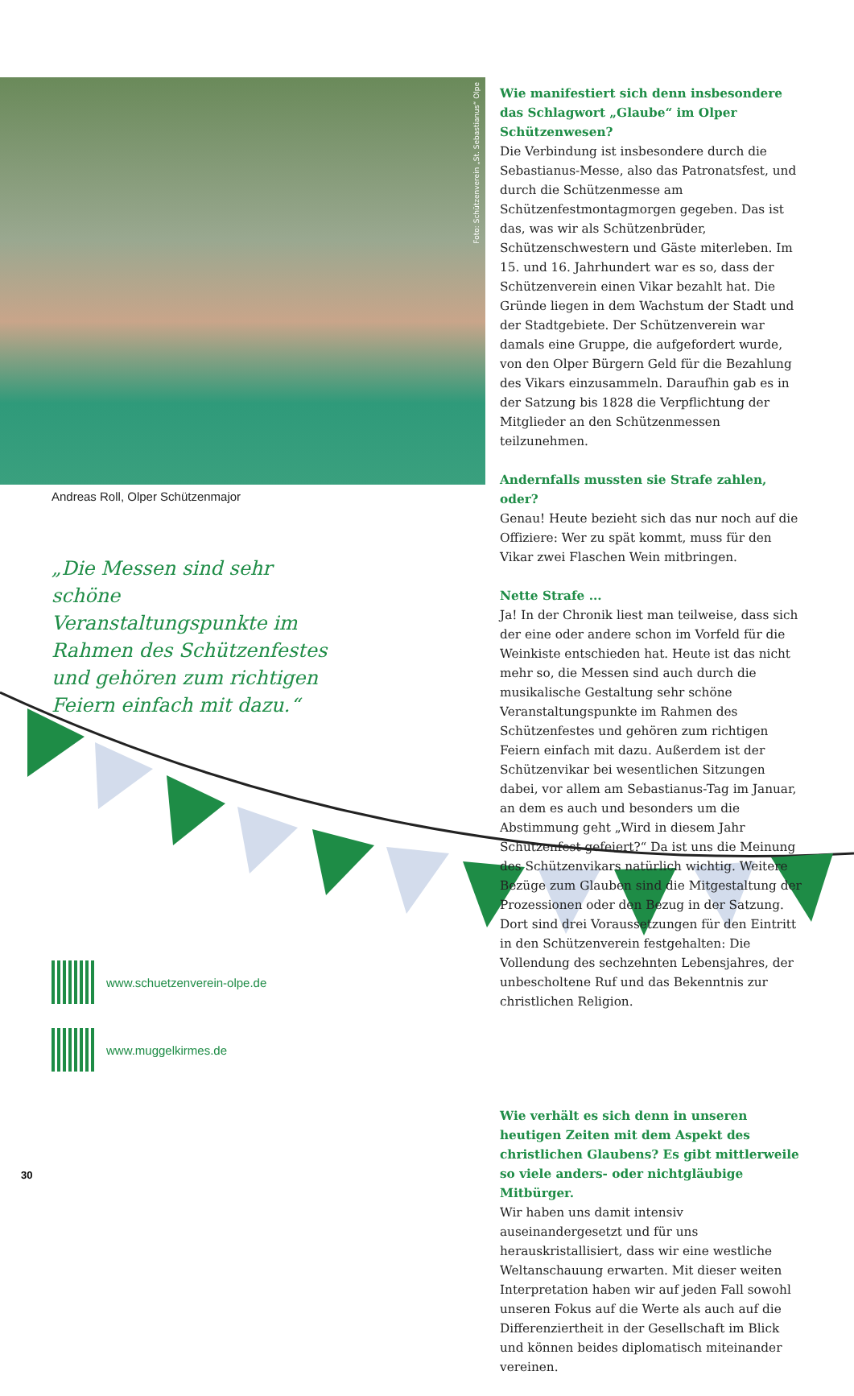Foto: Schützenverein „St. Sebastianus“ Olpe
Andreas Roll, Olper Schützenmajor
„Die Messen sind sehr schöne Veranstaltungspunkte im Rahmen des Schützenfestes und gehören zum richtigen Feiern einfach mit dazu.“
www.schuetzenverein-olpe.de
www.muggelkirmes.de
Wie manifestiert sich denn insbesondere das Schlagwort „Glaube“ im Olper Schützenwesen?
Die Verbindung ist insbesondere durch die Sebastianus-Messe, also das Patronatsfest, und durch die Schützenmesse am Schützenfestmontagmorgen gegeben. Das ist das, was wir als Schützenbrüder, Schützenschwestern und Gäste miterleben. Im 15. und 16. Jahrhundert war es so, dass der Schützenverein einen Vikar bezahlt hat. Die Gründe liegen in dem Wachstum der Stadt und der Stadtgebiete. Der Schützenverein war damals eine Gruppe, die aufgefordert wurde, von den Olper Bürgern Geld für die Bezahlung des Vikars einzusammeln. Daraufhin gab es in der Satzung bis 1828 die Verpflichtung der Mitglieder an den Schützenmessen teilzunehmen.
Andernfalls mussten sie Strafe zahlen, oder?
Genau! Heute bezieht sich das nur noch auf die Offiziere: Wer zu spät kommt, muss für den Vikar zwei Flaschen Wein mitbringen.
Nette Strafe ...
Ja! In der Chronik liest man teilweise, dass sich der eine oder andere schon im Vorfeld für die Weinkiste entschieden hat. Heute ist das nicht mehr so, die Messen sind auch durch die musikalische Gestaltung sehr schöne Veranstaltungspunkte im Rahmen des Schützenfestes und gehören zum richtigen Feiern einfach mit dazu. Außerdem ist der Schützenvikar bei wesentlichen Sitzungen dabei, vor allem am Sebastianus-Tag im Januar, an dem es auch und besonders um die Abstimmung geht „Wird in diesem Jahr Schützenfest gefeiert?“ Da ist uns die Meinung des Schützenvikars natürlich wichtig. Weitere Bezüge zum Glauben sind die Mitgestaltung der Prozessionen oder den Bezug in der Satzung. Dort sind drei Voraussetzungen für den Eintritt in den Schützenverein festgehalten: Die Vollendung des sechzehnten Lebensjahres, der unbescholtene Ruf und das Bekenntnis zur christlichen Religion.
Wie verhält es sich denn in unseren heutigen Zeiten mit dem Aspekt des christlichen Glaubens? Es gibt mittlerweile so viele anders- oder nichtgläubige Mitbürger.
Wir haben uns damit intensiv auseinandergesetzt und für uns herauskristallisiert, dass wir eine westliche Weltanschauung erwarten. Mit dieser weiten Interpretation haben wir auf jeden Fall sowohl unseren Fokus auf die Werte als auch auf die Differenziertheit in der Gesellschaft im Blick und können beides diplomatisch miteinander vereinen.
30